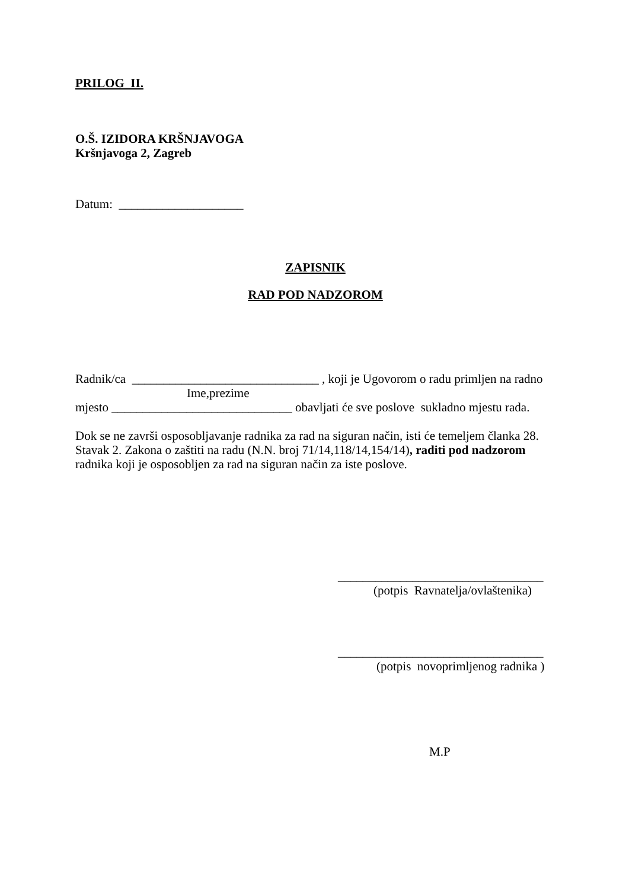PRILOG II.
O.Š. IZIDORA KRŠNJAVOGA
Kršnjavoga 2, Zagreb
Datum: ____________________
ZAPISNIK
RAD POD NADZOROM
Radnik/ca ______________________________ , koji je Ugovorom o radu primljen na radno
Ime,prezime
mjesto _____________________________ obavljati će sve poslove sukladno mjestu rada.
Dok se ne završi osposobljavanje radnika za rad na siguran način, isti će temeljem članka 28. Stavak 2. Zakona o zaštiti na radu (N.N. broj 71/14,118/14,154/14), raditi pod nadzorom radnika koji je osposobljen za rad na siguran način za iste poslove.
_________________________________
(potpis Ravnatelja/ovlaštenika)
_________________________________
(potpis novoprimljenog radnika )
M.P